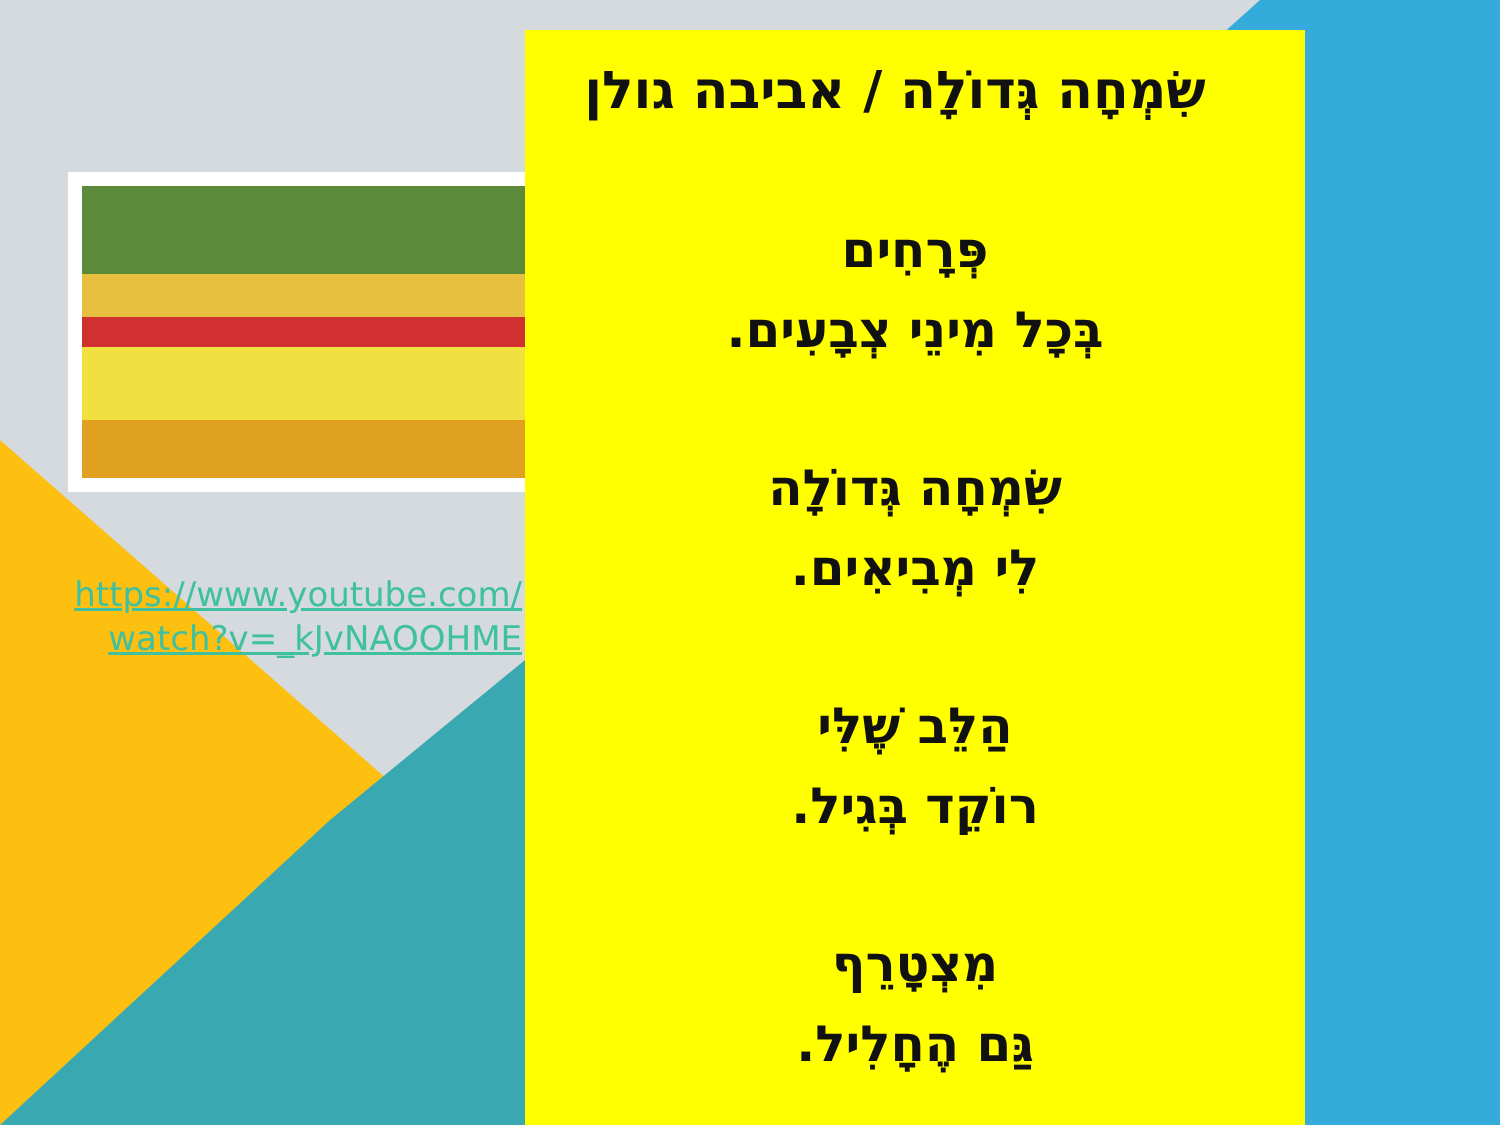https://www.youtube.com/
watch?v=_kJvNAOOHME
שִׂמְחָה גְּדוֹלָה / אביבה גולן
פְּרָחִים
בְּכָל מִינֵי צְבָעִים.
שִׂמְחָה גְּדוֹלָה
לִי מְבִיאִים.
הַלֵּב שֶׁלִּי
רוֹקֵד בְּגִיל.
מִצְטָרֵף
גַּם הֶחָלִיל.